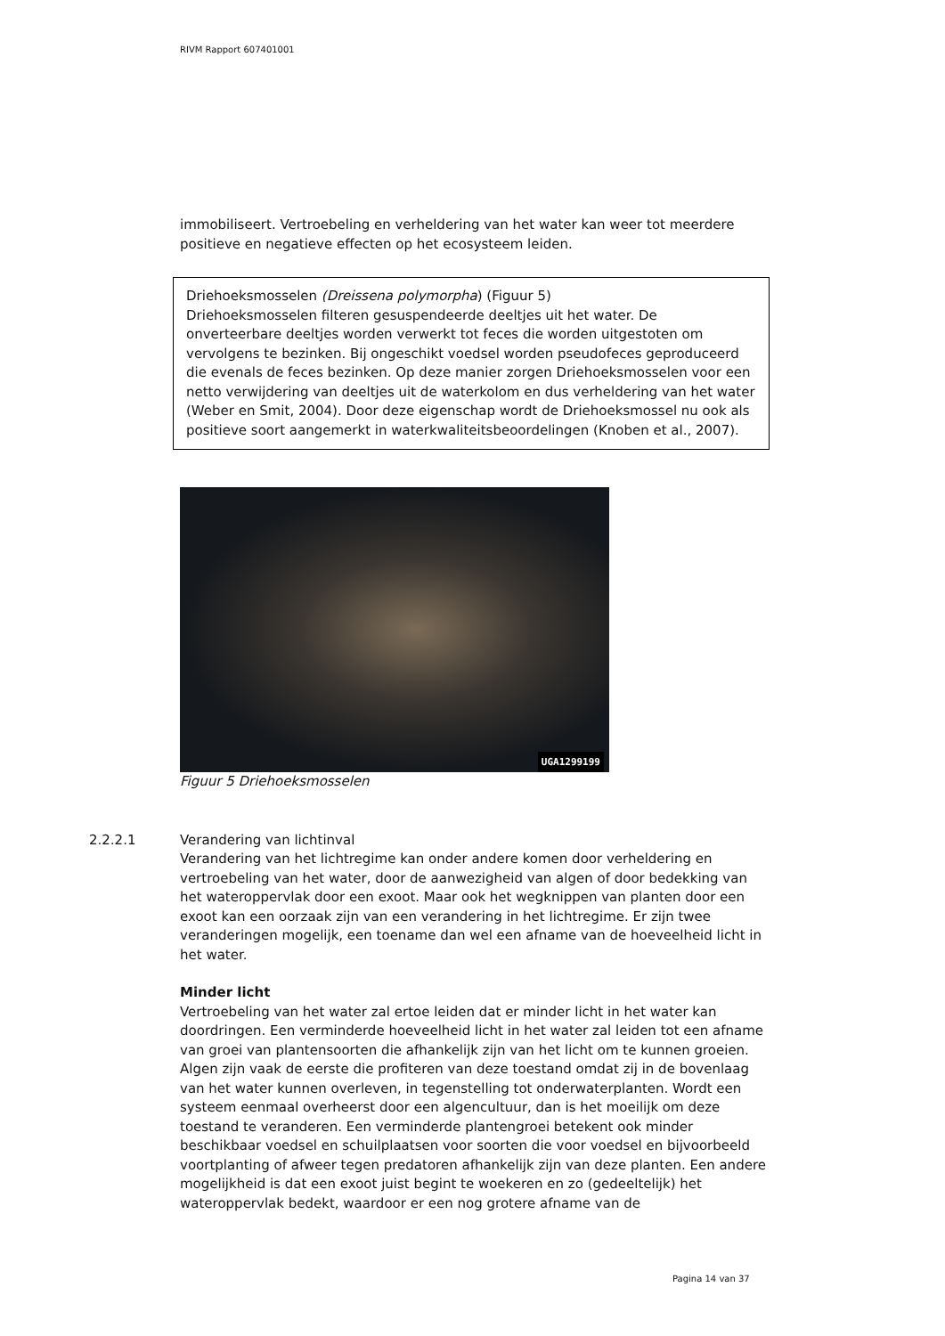RIVM Rapport 607401001
immobiliseert. Vertroebeling en verheldering van het water kan weer tot meerdere positieve en negatieve effecten op het ecosysteem leiden.
Driehoeksmosselen (Dreissena polymorpha) (Figuur 5)
Driehoeksmosselen filteren gesuspendeerde deeltjes uit het water. De onverteerbare deeltjes worden verwerkt tot feces die worden uitgestoten om vervolgens te bezinken. Bij ongeschikt voedsel worden pseudofeces geproduceerd die evenals de feces bezinken. Op deze manier zorgen Driehoeksmosselen voor een netto verwijdering van deeltjes uit de waterkolom en dus verheldering van het water (Weber en Smit, 2004). Door deze eigenschap wordt de Driehoeksmossel nu ook als positieve soort aangemerkt in waterkwaliteitsbeoordelingen (Knoben et al., 2007).
UGA1299199
Figuur 5 Driehoeksmosselen
2.2.2.1 Verandering van lichtinval
Verandering van het lichtregime kan onder andere komen door verheldering en vertroebeling van het water, door de aanwezigheid van algen of door bedekking van het wateroppervlak door een exoot. Maar ook het wegknippen van planten door een exoot kan een oorzaak zijn van een verandering in het lichtregime. Er zijn twee veranderingen mogelijk, een toename dan wel een afname van de hoeveelheid licht in het water.
Minder licht
Vertroebeling van het water zal ertoe leiden dat er minder licht in het water kan doordringen. Een verminderde hoeveelheid licht in het water zal leiden tot een afname van groei van plantensoorten die afhankelijk zijn van het licht om te kunnen groeien. Algen zijn vaak de eerste die profiteren van deze toestand omdat zij in de bovenlaag van het water kunnen overleven, in tegenstelling tot onderwaterplanten. Wordt een systeem eenmaal overheerst door een algencultuur, dan is het moeilijk om deze toestand te veranderen. Een verminderde plantengroei betekent ook minder beschikbaar voedsel en schuilplaatsen voor soorten die voor voedsel en bijvoorbeeld voortplanting of afweer tegen predatoren afhankelijk zijn van deze planten. Een andere mogelijkheid is dat een exoot juist begint te woekeren en zo (gedeeltelijk) het wateroppervlak bedekt, waardoor er een nog grotere afname van de
Pagina 14 van 37